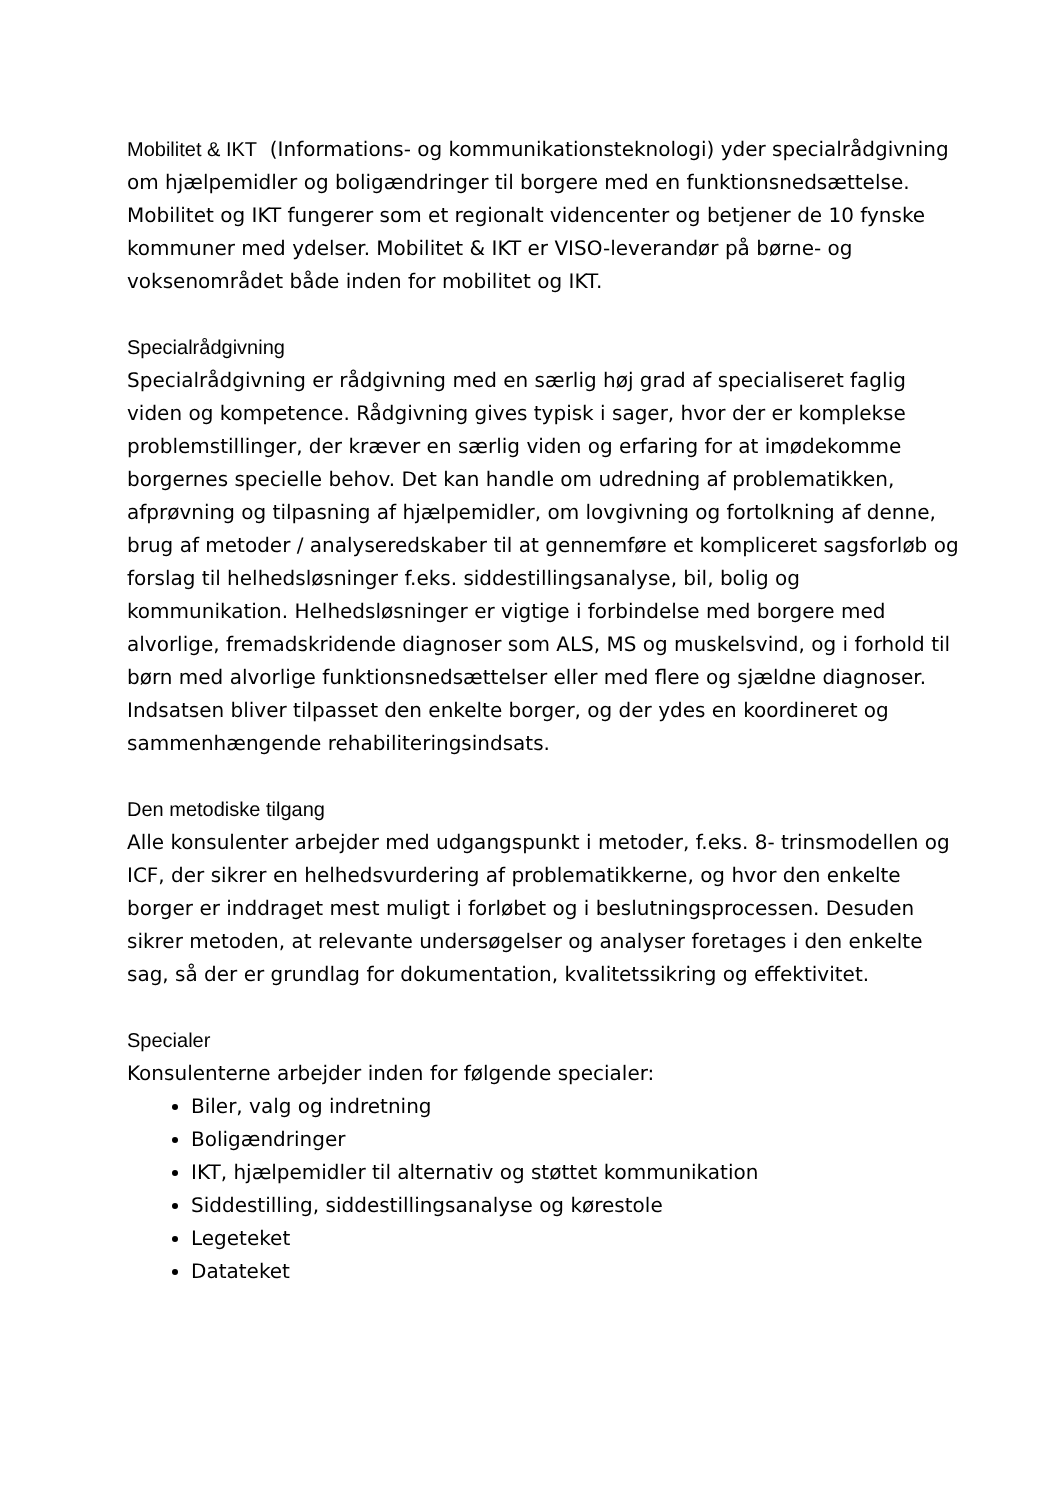Mobilitet & IKT (Informations- og kommunikationsteknologi) yder specialrådgivning om hjælpemidler og boligændringer til borgere med en funktionsnedsættelse. Mobilitet og IKT fungerer som et regionalt videncenter og betjener de 10 fynske kommuner med ydelser. Mobilitet & IKT er VISO-leverandør på børne- og voksenområdet både inden for mobilitet og IKT.
Specialrådgivning
Specialrådgivning er rådgivning med en særlig høj grad af specialiseret faglig viden og kompetence. Rådgivning gives typisk i sager, hvor der er komplekse problemstillinger, der kræver en særlig viden og erfaring for at imødekomme borgernes specielle behov. Det kan handle om udredning af problematikken, afprøvning og tilpasning af hjælpemidler, om lovgivning og fortolkning af denne, brug af metoder / analyseredskaber til at gennemføre et kompliceret sagsforløb og forslag til helhedsløsninger f.eks. siddestillingsanalyse, bil, bolig og kommunikation. Helhedsløsninger er vigtige i forbindelse med borgere med alvorlige, fremadskridende diagnoser som ALS, MS og muskelsvind, og i forhold til børn med alvorlige funktionsnedsættelser eller med flere og sjældne diagnoser. Indsatsen bliver tilpasset den enkelte borger, og der ydes en koordineret og sammenhængende rehabiliteringsindsats.
Den metodiske tilgang
Alle konsulenter arbejder med udgangspunkt i metoder, f.eks. 8- trinsmodellen og ICF, der sikrer en helhedsvurdering af problematikkerne, og hvor den enkelte borger er inddraget mest muligt i forløbet og i beslutningsprocessen. Desuden sikrer metoden, at relevante undersøgelser og analyser foretages i den enkelte sag, så der er grundlag for dokumentation, kvalitetssikring og effektivitet.
Specialer
Konsulenterne arbejder inden for følgende specialer:
Biler, valg og indretning
Boligændringer
IKT, hjælpemidler til alternativ og støttet kommunikation
Siddestilling, siddestillingsanalyse og kørestole
Legeteket
Datateket